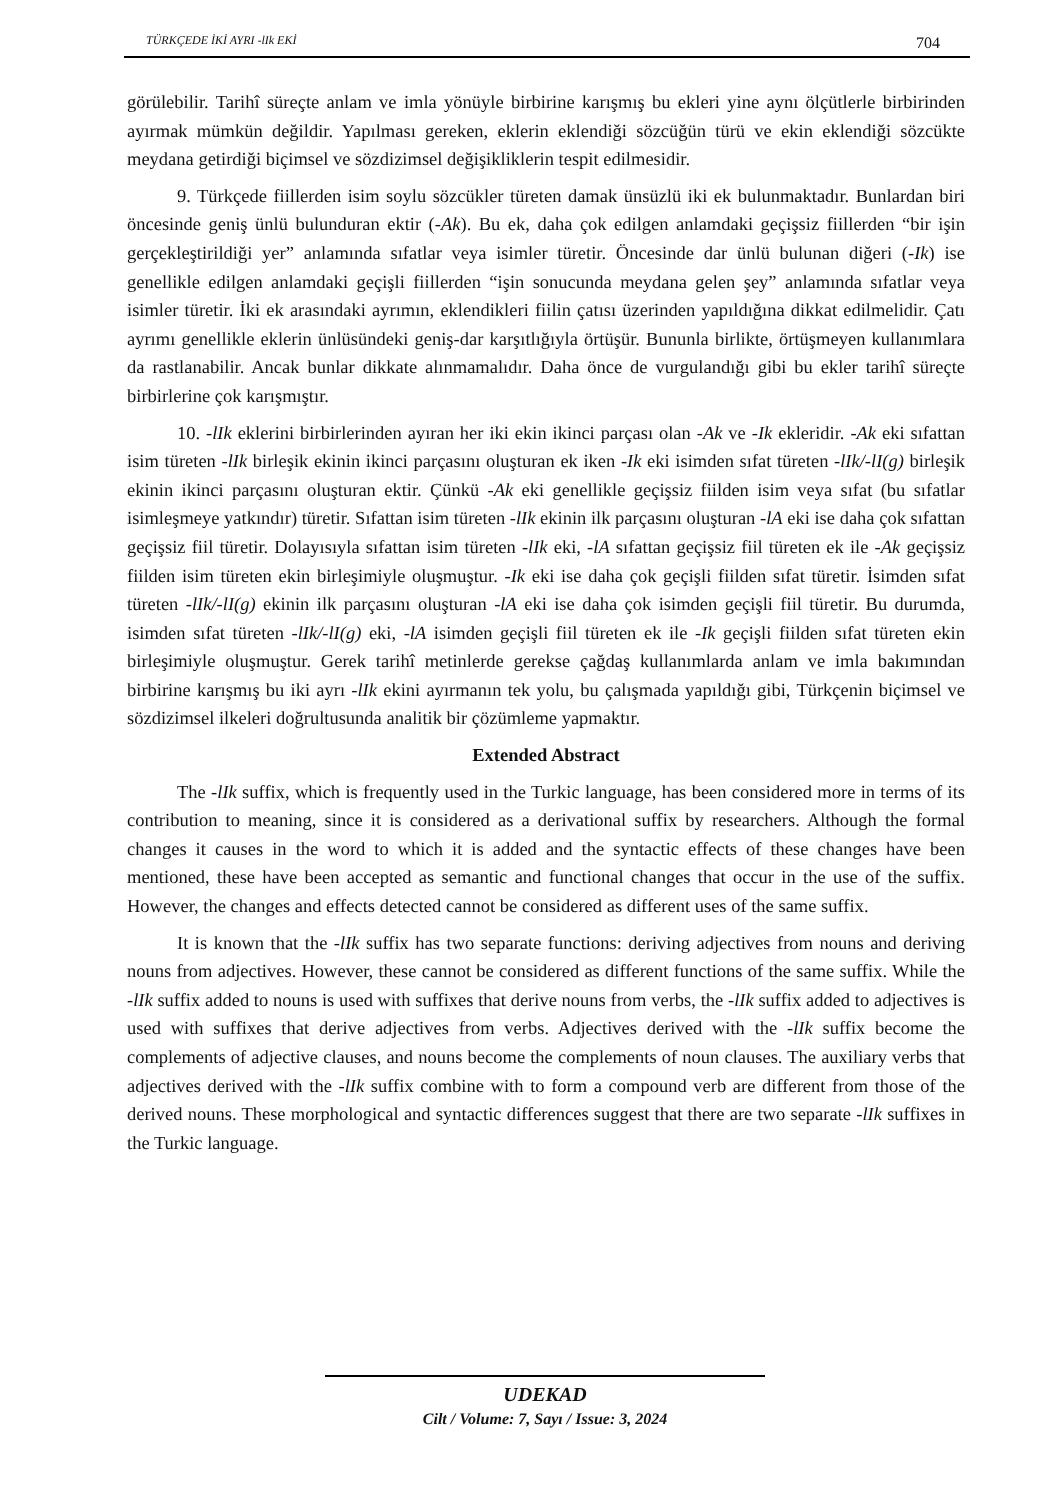TÜRKÇEDE İKİ AYRI -lIk EKİ 704
görülebilir. Tarihî süreçte anlam ve imla yönüyle birbirine karışmış bu ekleri yine aynı ölçütlerle birbirinden ayırmak mümkün değildir. Yapılması gereken, eklerin eklendiği sözcüğün türü ve ekin eklendiği sözcükte meydana getirdiği biçimsel ve sözdizimsel değişikliklerin tespit edilmesidir.
9. Türkçede fiillerden isim soylu sözcükler türeten damak ünsüzlü iki ek bulunmaktadır. Bunlardan biri öncesinde geniş ünlü bulunduran ektir (-Ak). Bu ek, daha çok edilgen anlamdaki geçişsiz fiillerden “bir işin gerçekleştirildiği yer” anlamında sıfatlar veya isimler türetir. Öncesinde dar ünlü bulunan diğeri (-Ik) ise genellikle edilgen anlamdaki geçişli fiillerden “işin sonucunda meydana gelen şey” anlamında sıfatlar veya isimler türetir. İki ek arasındaki ayrımın, eklendikleri fiilin çatısı üzerinden yapıldığına dikkat edilmelidir. Çatı ayrımı genellikle eklerin ünlüsündeki geniş-dar karşıtlığıyla örtüşür. Bununla birlikte, örtüşmeyen kullanımlara da rastlanabilir. Ancak bunlar dikkate alınmamalıdır. Daha önce de vurgulandığı gibi bu ekler tarihî süreçte birbirlerine çok karışmıştır.
10. -lIk eklerini birbirlerinden ayıran her iki ekin ikinci parçası olan -Ak ve -Ik ekleridir. -Ak eki sıfattan isim türeten -lIk birleşik ekinin ikinci parçasını oluşturan ek iken -Ik eki isimden sıfat türeten -lIk/-lI(g) birleşik ekinin ikinci parçasını oluşturan ektir. Çünkü -Ak eki genellikle geçişsiz fiilden isim veya sıfat (bu sıfatlar isimleşmeye yatkındır) türetir. Sıfattan isim türeten -lIk ekinin ilk parçasını oluşturan -lA eki ise daha çok sıfattan geçişsiz fiil türetir. Dolayısıyla sıfattan isim türeten -lIk eki, -lA sıfattan geçişsiz fiil türeten ek ile -Ak geçişsiz fiilden isim türeten ekin birleşimiyle oluşmuştur. -Ik eki ise daha çok geçişli fiilden sıfat türetir. İsimden sıfat türeten -lIk/-lI(g) ekinin ilk parçasını oluşturan -lA eki ise daha çok isimden geçişli fiil türetir. Bu durumda, isimden sıfat türeten -lIk/-lI(g) eki, -lA isimden geçişli fiil türeten ek ile -Ik geçişli fiilden sıfat türeten ekin birleşimiyle oluşmuştur. Gerek tarihî metinlerde gerekse çağdaş kullanımlarda anlam ve imla bakımından birbirine karışmış bu iki ayrı -lIk ekini ayırmanın tek yolu, bu çalışmada yapıldığı gibi, Türkçenin biçimsel ve sözdizimsel ilkeleri doğrultusunda analitik bir çözümleme yapmaktır.
Extended Abstract
The -lIk suffix, which is frequently used in the Turkic language, has been considered more in terms of its contribution to meaning, since it is considered as a derivational suffix by researchers. Although the formal changes it causes in the word to which it is added and the syntactic effects of these changes have been mentioned, these have been accepted as semantic and functional changes that occur in the use of the suffix. However, the changes and effects detected cannot be considered as different uses of the same suffix.
It is known that the -lIk suffix has two separate functions: deriving adjectives from nouns and deriving nouns from adjectives. However, these cannot be considered as different functions of the same suffix. While the -lIk suffix added to nouns is used with suffixes that derive nouns from verbs, the -lIk suffix added to adjectives is used with suffixes that derive adjectives from verbs. Adjectives derived with the -lIk suffix become the complements of adjective clauses, and nouns become the complements of noun clauses. The auxiliary verbs that adjectives derived with the -lIk suffix combine with to form a compound verb are different from those of the derived nouns. These morphological and syntactic differences suggest that there are two separate -lIk suffixes in the Turkic language.
UDEKAD
Cilt / Volume: 7, Sayı / Issue: 3, 2024